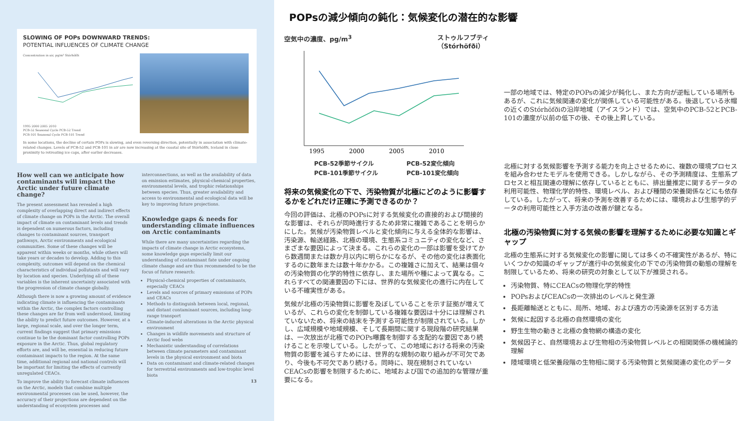SLOWING OF POPs DOWNWARD TRENDS:
POTENTIAL INFLUENCES OF CLIMATE CHANGE
Concentration in air, pg/m³ Stórhöfði
1995 2000 2005 2010
PCB-52 Seasonal Cycle PCB-52 Trend
PCB-101 Seasonal Cycle PCB-101 Trend
In some locations, the decline of certain POPs is slowing, and even reversing direction, potentially in association with climate-related changes. Levels of PCB-52 and PCB-101 in air are now increasing at the coastal site of Stórhöfði, Iceland in close proximity to retreating ice caps, after earlier decreases.
How well can we anticipate how contaminants will impact the Arctic under future climate change?
The present assessment has revealed a high complexity of overlapping direct and indirect effects of climate change on POPs in the Arctic. The overall impact of climate on contaminant levels and trends is dependent on numerous factors, including changes to contaminant sources, transport pathways, Arctic environments and ecological communities. Some of these changes will be apparent within weeks or months, while others will take years or decades to develop. Adding to this complexity, outcomes will depend on the chemical characteristics of individual pollutants and will vary by location and species. Underlying all of these variables is the inherent uncertainty associated with the progression of climate change globally.
Although there is now a growing amount of evidence indicating climate is influencing the contaminants within the Arctic, the complex factors controlling these changes are far from well understood, limiting the ability to predict future outcomes. However, at a large, regional scale, and over the longer term, current findings suggest that primary emissions continue to be the dominant factor controlling POPs exposure in the Arctic. Thus, global regulatory efforts are, and will be, essential in reducing future contaminant impacts to the region. At the same time, additional regional and national controls will be important for limiting the effects of currently unregulated CEACs.
To improve the ability to forecast climate influences on the Arctic, models that combine multiple environmental processes can be used, however, the accuracy of their projections are dependent on the understanding of ecosystem processes and
interconnections, as well as the availability of data on emission estimates, physical-chemical properties, environmental levels, and trophic relationships between species. Thus, greater availability and access to environmental and ecological data will be key to improving future projections.
Knowledge gaps & needs for understanding climate influences on Arctic contaminants
While there are many uncertainties regarding the impacts of climate change in Arctic ecosystems, some knowledge gaps especially limit our understanding of contaminant fate under ongoing climate change and are thus recommended to be the focus of future research:
Physical-chemical properties of contaminants, especially CEACs
Levels and sources of primary emissions of POPs and CEACs
Methods to distinguish between local, regional, and distant contaminant sources, including long-range transport
Climate-induced alterations in the Arctic physical environment
Changes in wildlife movements and structure of Arctic food webs
Mechanistic understanding of correlations between climate parameters and contaminant levels in the physical environment and biota
Data on contaminant and climate-related changes for terrestrial environments and low-trophic level biota
13
POPsの減少傾向の鈍化：気候変化の潜在的な影響
空気中の濃度、pg/m<sup>3</sup> ストゥルフブティ
（Stórhöfði）
1995
2000
2005
2010
PCB-52季節サイクル PCB-52変化傾向 PCB-101季節サイクル PCB-101変化傾向
将来の気候変化の下で、汚染物質が北極にどのように影響するかをどれだけ正確に予測できるのか？
今回の評価は、北極のPOPsに対する気候変化の直接的および間接的な影響は、それらが同時進行するため非常に複雑であることを明らかにした。気候が汚染物質レベルと変化傾向に与える全体的な影響は、汚染源、輸送経路、北極の環境、生態系コミュニティの変化など、さまざまな要因によって決まる。これらの変化の一部は影響を受けてから数週間または数か月以内に明らかになるが、その他の変化は表面化するのに数年または数十年かかる。この複雑さに加えて、結果は個々の汚染物質の化学的特性に依存し、また場所や種によって異なる。これらすべての関連要因の下には、世界的な気候変化の進行に内在している不確実性がある。
気候が北極の汚染物質に影響を及ぼしていることを示す証拠が増えているが、これらの変化を制御している複雑な要因は十分には理解されていないため、将来の結末を予測する可能性が制限されている。しかし、広域規模や地域規模、そして長期間に関する現段階の研究結果は、一次放出が北極でのPOPs曝露を制御する支配的な要因であり続けることを示唆している。したがって、この地域における将来の汚染物質の影響を減らすためには、世界的な規制の取り組みが不可欠であり、今後も不可欠であり続ける。同時に、現在規制されていないCEACsの影響を制限するために、地域および国での追加的な管理が重要になる。
一部の地域では、特定のPOPsの減少が鈍化し、また方向が逆転している場所もあるが、これに気候関連の変化が関係している可能性がある。後退している氷帽の近くのStórhöfðiの沿岸地域（アイスランド）では、空気中のPCB-52とPCB-101の濃度が以前の低下の後、その後上昇している。
北極に対する気候影響を予測する能力を向上させるために、複数の環境プロセスを組み合わせたモデルを使用できる。しかしながら、その予測精度は、生態系プロセスと相互関連の理解に依存しているとともに、排出量推定に関するデータの利用可能性、物理化学的特性、環境レベル、および種間の栄養関係などにも依存している。したがって、将来の予測を改善するためには、環境および生態学的データの利用可能性と入手方法の改善が鍵となる。
北極の汚染物質に対する気候の影響を理解するために必要な知識とギャップ
北極の生態系に対する気候変化の影響に関しては多くの不確実性があるが、特にいくつかの知識のギャップが進行中の気候変化の下での汚染物質の動態の理解を制限しているため、将来の研究の対象として以下が推奨される。
汚染物質、特にCEACsの物理化学的特性
POPsおよびCEACsの一次排出のレベルと発生源
長距離輸送とともに、局所、地域、および遠方の汚染源を区別する方法
気候に起因する北極の自然環境の変化
野生生物の動きと北極の食物網の構造の変化
気候因子と、自然環境および生物相の汚染物質レベルとの相関関係の機械論的理解
陸域環境と低栄養段階の生物相に関する汚染物質と気候関連の変化のデータ